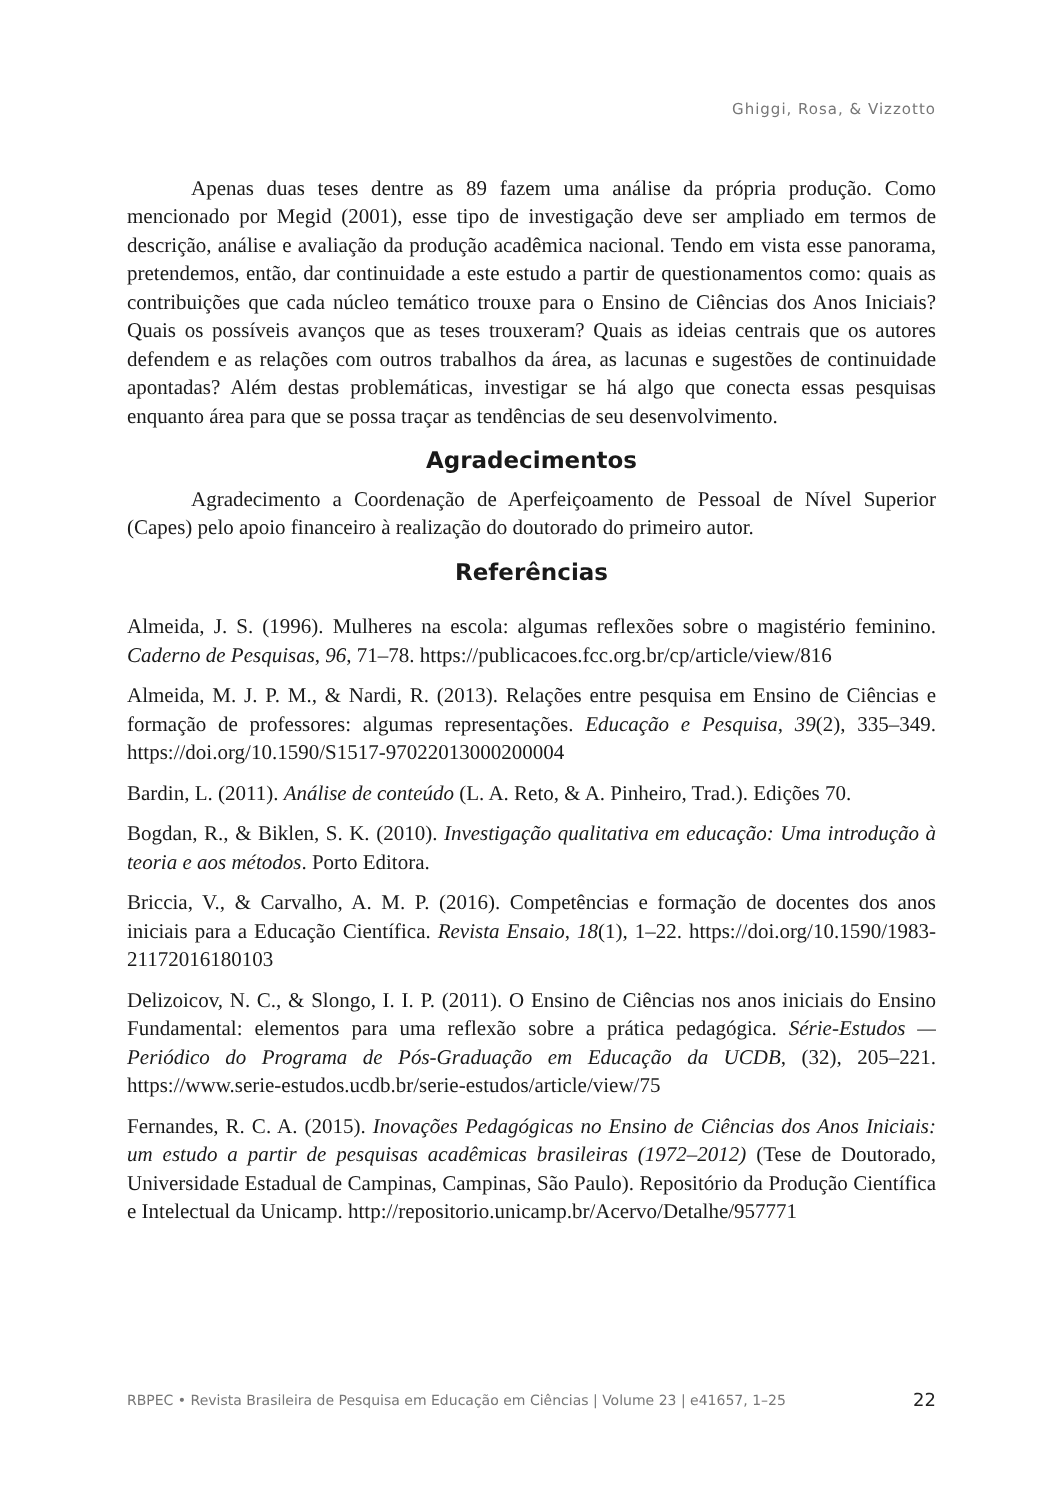Ghiggi, Rosa, & Vizzotto
Apenas duas teses dentre as 89 fazem uma análise da própria produção. Como mencionado por Megid (2001), esse tipo de investigação deve ser ampliado em termos de descrição, análise e avaliação da produção acadêmica nacional. Tendo em vista esse panorama, pretendemos, então, dar continuidade a este estudo a partir de questionamentos como: quais as contribuições que cada núcleo temático trouxe para o Ensino de Ciências dos Anos Iniciais? Quais os possíveis avanços que as teses trouxeram? Quais as ideias centrais que os autores defendem e as relações com outros trabalhos da área, as lacunas e sugestões de continuidade apontadas? Além destas problemáticas, investigar se há algo que conecta essas pesquisas enquanto área para que se possa traçar as tendências de seu desenvolvimento.
Agradecimentos
Agradecimento a Coordenação de Aperfeiçoamento de Pessoal de Nível Superior (Capes) pelo apoio financeiro à realização do doutorado do primeiro autor.
Referências
Almeida, J. S. (1996). Mulheres na escola: algumas reflexões sobre o magistério feminino. Caderno de Pesquisas, 96, 71–78. https://publicacoes.fcc.org.br/cp/article/view/816
Almeida, M. J. P. M., & Nardi, R. (2013). Relações entre pesquisa em Ensino de Ciências e formação de professores: algumas representações. Educação e Pesquisa, 39(2), 335–349. https://doi.org/10.1590/S1517-97022013000200004
Bardin, L. (2011). Análise de conteúdo (L. A. Reto, & A. Pinheiro, Trad.). Edições 70.
Bogdan, R., & Biklen, S. K. (2010). Investigação qualitativa em educação: Uma introdução à teoria e aos métodos. Porto Editora.
Briccia, V., & Carvalho, A. M. P. (2016). Competências e formação de docentes dos anos iniciais para a Educação Científica. Revista Ensaio, 18(1), 1–22. https://doi.org/10.1590/1983-21172016180103
Delizoicov, N. C., & Slongo, I. I. P. (2011). O Ensino de Ciências nos anos iniciais do Ensino Fundamental: elementos para uma reflexão sobre a prática pedagógica. Série-Estudos — Periódico do Programa de Pós-Graduação em Educação da UCDB, (32), 205–221. https://www.serie-estudos.ucdb.br/serie-estudos/article/view/75
Fernandes, R. C. A. (2015). Inovações Pedagógicas no Ensino de Ciências dos Anos Iniciais: um estudo a partir de pesquisas acadêmicas brasileiras (1972–2012) (Tese de Doutorado, Universidade Estadual de Campinas, Campinas, São Paulo). Repositório da Produção Científica e Intelectual da Unicamp. http://repositorio.unicamp.br/Acervo/Detalhe/957771
RBPEC • Revista Brasileira de Pesquisa em Educação em Ciências | Volume 23 | e41657, 1–25 22